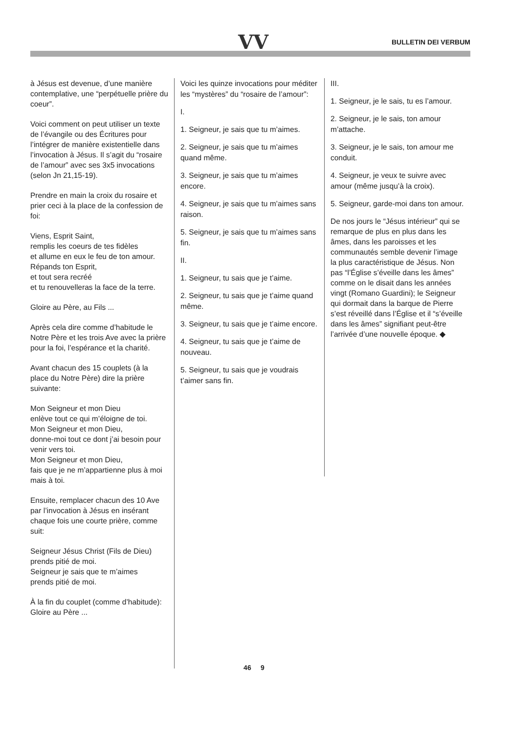VV BULLETIN DEI VERBUM
à Jésus est devenue, d’une manière contemplative, une “perpétuelle prière du coeur”.
Voici comment on peut utiliser un texte de l’évangile ou des Écritures pour l’intégrer de manière existentielle dans l’invocation à Jésus. Il s’agit du “rosaire de l’amour” avec ses 3x5 invocations (selon Jn 21,15-19).
Prendre en main la croix du rosaire et prier ceci à la place de la confession de foi:
Viens, Esprit Saint,
remplis les coeurs de tes fidèles
et allume en eux le feu de ton amour.
Répands ton Esprit,
et tout sera recréé
et tu renouvelleras la face de la terre.
Gloire au Père, au Fils ...
Après cela dire comme d’habitude le Notre Père et les trois Ave avec la prière pour la foi, l’espérance et la charité.
Avant chacun des 15 couplets (à la place du Notre Père) dire la prière suivante:
Mon Seigneur et mon Dieu
enlève tout ce qui m’éloigne de toi.
Mon Seigneur et mon Dieu,
donne-moi tout ce dont j’ai besoin pour venir vers toi.
Mon Seigneur et mon Dieu,
fais que je ne m’appartienne plus à moi mais à toi.
Ensuite, remplacer chacun des 10 Ave par l’invocation à Jésus en insérant chaque fois une courte prière, comme suit:
Seigneur Jésus Christ (Fils de Dieu)
prends pitié de moi.
Seigneur je sais que te m’aimes
prends pitié de moi.
À la fin du couplet (comme d’habitude): Gloire au Père ...
Voici les quinze invocations pour méditer les “mystères” du “rosaire de l’amour”:
I.
1. Seigneur, je sais que tu m’aimes.
2. Seigneur, je sais que tu m’aimes quand même.
3. Seigneur, je sais que tu m’aimes encore.
4. Seigneur, je sais que tu m’aimes sans raison.
5. Seigneur, je sais que tu m’aimes sans fin.
II.
1. Seigneur, tu sais que je t’aime.
2. Seigneur, tu sais que je t’aime quand même.
3. Seigneur, tu sais que je t’aime encore.
4. Seigneur, tu sais que je t’aime de nouveau.
5. Seigneur, tu sais que je voudrais t’aimer sans fin.
III.
1. Seigneur, je le sais, tu es l’amour.
2. Seigneur, je le sais, ton amour m’attache.
3. Seigneur, je le sais, ton amour me conduit.
4. Seigneur, je veux te suivre avec amour (même jusqu’à la croix).
5. Seigneur, garde-moi dans ton amour.
De nos jours le “Jésus intérieur” qui se remarque de plus en plus dans les âmes, dans les paroisses et les communautés semble devenir l’image la plus caractéristique de Jésus. Non pas “l’Église s’éveille dans les âmes” comme on le disait dans les années vingt (Romano Guardini); le Seigneur qui dormait dans la barque de Pierre s’est réveillé dans l’Église et il “s’éveille dans les âmes” signifiant peut-être l’arrivée d’une nouvelle époque. ◆
46 9